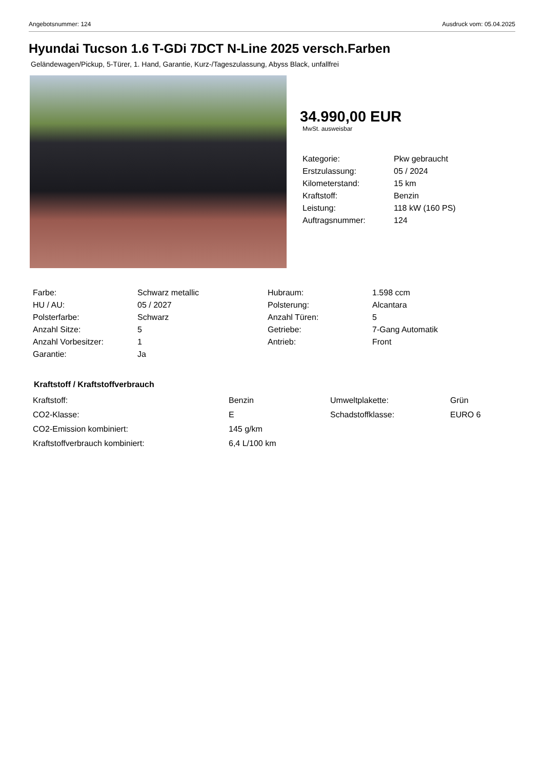Angebotsnummer: 124 Ausdruck vom: 05.04.2025
Hyundai Tucson 1.6 T-GDi 7DCT N-Line 2025 versch.Farben
Geländewagen/Pickup, 5-Türer, 1. Hand, Garantie, Kurz-/Tageszulassung, Abyss Black, unfallfrei
34.990,00 EUR
MwSt. ausweisbar
| Kategorie: | Pkw gebraucht |
| Erstzulassung: | 05 / 2024 |
| Kilometerstand: | 15 km |
| Kraftstoff: | Benzin |
| Leistung: | 118 kW (160 PS) |
| Auftragsnummer: | 124 |
| Farbe: | Schwarz metallic | Hubraum: | 1.598 ccm |
| HU / AU: | 05 / 2027 | Polsterung: | Alcantara |
| Polsterfarbe: | Schwarz | Anzahl Türen: | 5 |
| Anzahl Sitze: | 5 | Getriebe: | 7-Gang Automatik |
| Anzahl Vorbesitzer: | 1 | Antrieb: | Front |
| Garantie: | Ja | | |
Kraftstoff / Kraftstoffverbrauch
| Kraftstoff: | Benzin | Umweltplakette: | Grün |
| CO2-Klasse: | E | Schadstoffklasse: | EURO 6 |
| CO2-Emission kombiniert: | 145 g/km | | |
| Kraftstoffverbrauch kombiniert: | 6,4 L/100 km | | |